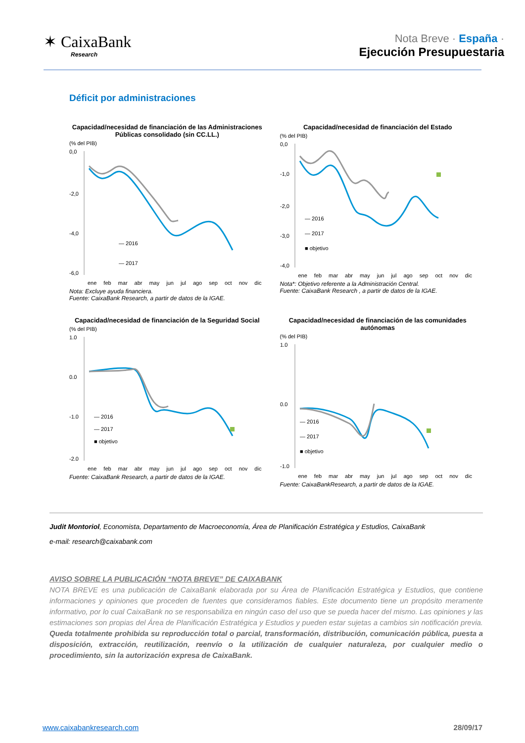✶ CaixaBank
Research
Nota Breve · España ·
Ejecución Presupuestaria
Déficit por administraciones
Capacidad/necesidad de financiación de las Administraciones Públicas consolidado (sin CC.LL.)
(% del PIB)
0,0
-2,0
-4,0
-6,0
— 2016
— 2017
ene feb mar abr may jun jul ago sep oct nov dic
Nota: Excluye ayuda financiera.
Fuente: CaixaBank Research, a partir de datos de la IGAE.
Capacidad/necesidad de financiación del Estado
(% del PIB)
0,0
-1,0
-2,0
-3,0
-4,0
— 2016
— 2017
■ objetivo
ene feb mar abr may jun jul ago sep oct nov dic
Nota*: Objetivo referente a la Administración Central.
Fuente: CaixaBank Research , a partir de datos de la IGAE.
Capacidad/necesidad de financiación de la Seguridad Social
(% del PIB)
1.0
0.0
-1.0
-2.0
— 2016
— 2017
■ objetivo
ene feb mar abr may jun jul ago sep oct nov dic
Fuente: CaixaBank Research, a partir de datos de la IGAE.
Capacidad/necesidad de financiación de las comunidades autónomas
(% del PIB)
1.0
0.0
-1.0
— 2016
— 2017
■ objetivo
ene feb mar abr may jun jul ago sep oct nov dic
Fuente: CaixaBankResearch, a partir de datos de la IGAE.
Judit Montoriol, Economista, Departamento de Macroeconomía, Área de Planificación Estratégica y Estudios, CaixaBank
e-mail: research@caixabank.com
AVISO SOBRE LA PUBLICACIÓN “NOTA BREVE” DE CAIXABANK
NOTA BREVE es una publicación de CaixaBank elaborada por su Área de Planificación Estratégica y Estudios, que contiene informaciones y opiniones que proceden de fuentes que consideramos fiables. Este documento tiene un propósito meramente informativo, por lo cual CaixaBank no se responsabiliza en ningún caso del uso que se pueda hacer del mismo. Las opiniones y las estimaciones son propias del Área de Planificación Estratégica y Estudios y pueden estar sujetas a cambios sin notificación previa. Queda totalmente prohibida su reproducción total o parcial, transformación, distribución, comunicación pública, puesta a disposición, extracción, reutilización, reenvío o la utilización de cualquier naturaleza, por cualquier medio o procedimiento, sin la autorización expresa de CaixaBank.
www.caixabankresearch.com 28/09/17